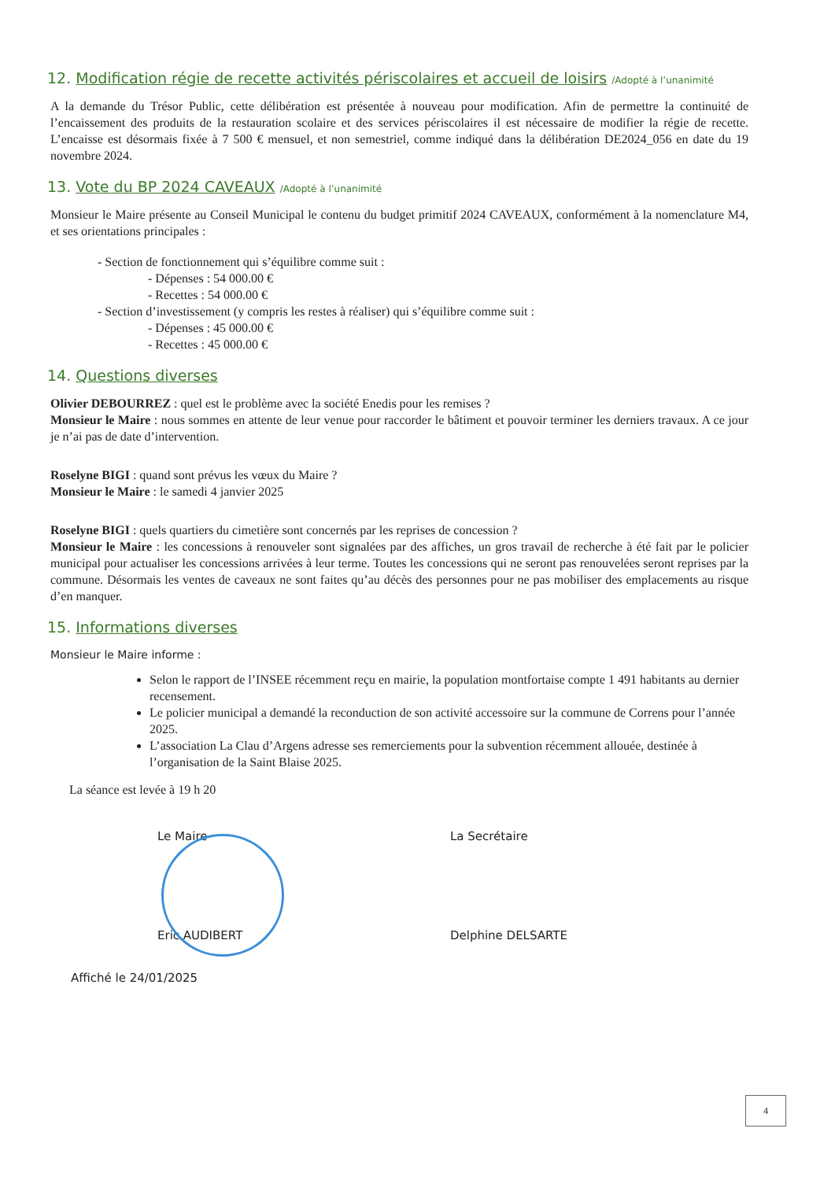12. Modification régie de recette activités périscolaires et accueil de loisirs /Adopté à l’unanimité
A la demande du Trésor Public, cette délibération est présentée à nouveau pour modification. Afin de permettre la continuité de l’encaissement des produits de la restauration scolaire et des services périscolaires il est nécessaire de modifier la régie de recette. L’encaisse est désormais fixée à 7 500 € mensuel, et non semestriel, comme indiqué dans la délibération DE2024_056 en date du 19 novembre 2024.
13. Vote du BP 2024 CAVEAUX /Adopté à l’unanimité
Monsieur le Maire présente au Conseil Municipal le contenu du budget primitif 2024 CAVEAUX, conformément à la nomenclature M4, et ses orientations principales :
- Section de fonctionnement qui s’équilibre comme suit :
- Dépenses : 54 000.00 €
- Recettes : 54 000.00 €
- Section d’investissement (y compris les restes à réaliser) qui s’équilibre comme suit :
- Dépenses : 45 000.00 €
- Recettes : 45 000.00 €
14. Questions diverses
Olivier DEBOURREZ : quel est le problème avec la société Enedis pour les remises ?
Monsieur le Maire : nous sommes en attente de leur venue pour raccorder le bâtiment et pouvoir terminer les derniers travaux. A ce jour je n’ai pas de date d’intervention.
Roselyne BIGI : quand sont prévus les vœux du Maire ?
Monsieur le Maire : le samedi 4 janvier 2025
Roselyne BIGI : quels quartiers du cimetière sont concernés par les reprises de concession ?
Monsieur le Maire : les concessions à renouveler sont signalées par des affiches, un gros travail de recherche à été fait par le policier municipal pour actualiser les concessions arrivées à leur terme. Toutes les concessions qui ne seront pas renouvelées seront reprises par la commune. Désormais les ventes de caveaux ne sont faites qu’au décès des personnes pour ne pas mobiliser des emplacements au risque d’en manquer.
15. Informations diverses
Monsieur le Maire informe :
Selon le rapport de l’INSEE récemment reçu en mairie, la population montfortaise compte 1 491 habitants au dernier recensement.
Le policier municipal a demandé la reconduction de son activité accessoire sur la commune de Correns pour l’année 2025.
L’association La Clau d’Argens adresse ses remerciements pour la subvention récemment allouée, destinée à l’organisation de la Saint Blaise 2025.
La séance est levée à 19 h 20
Le Maire
Eric AUDIBERT
Affiché le 24/01/2025
La Secrétaire
Delphine DELSARTE
4